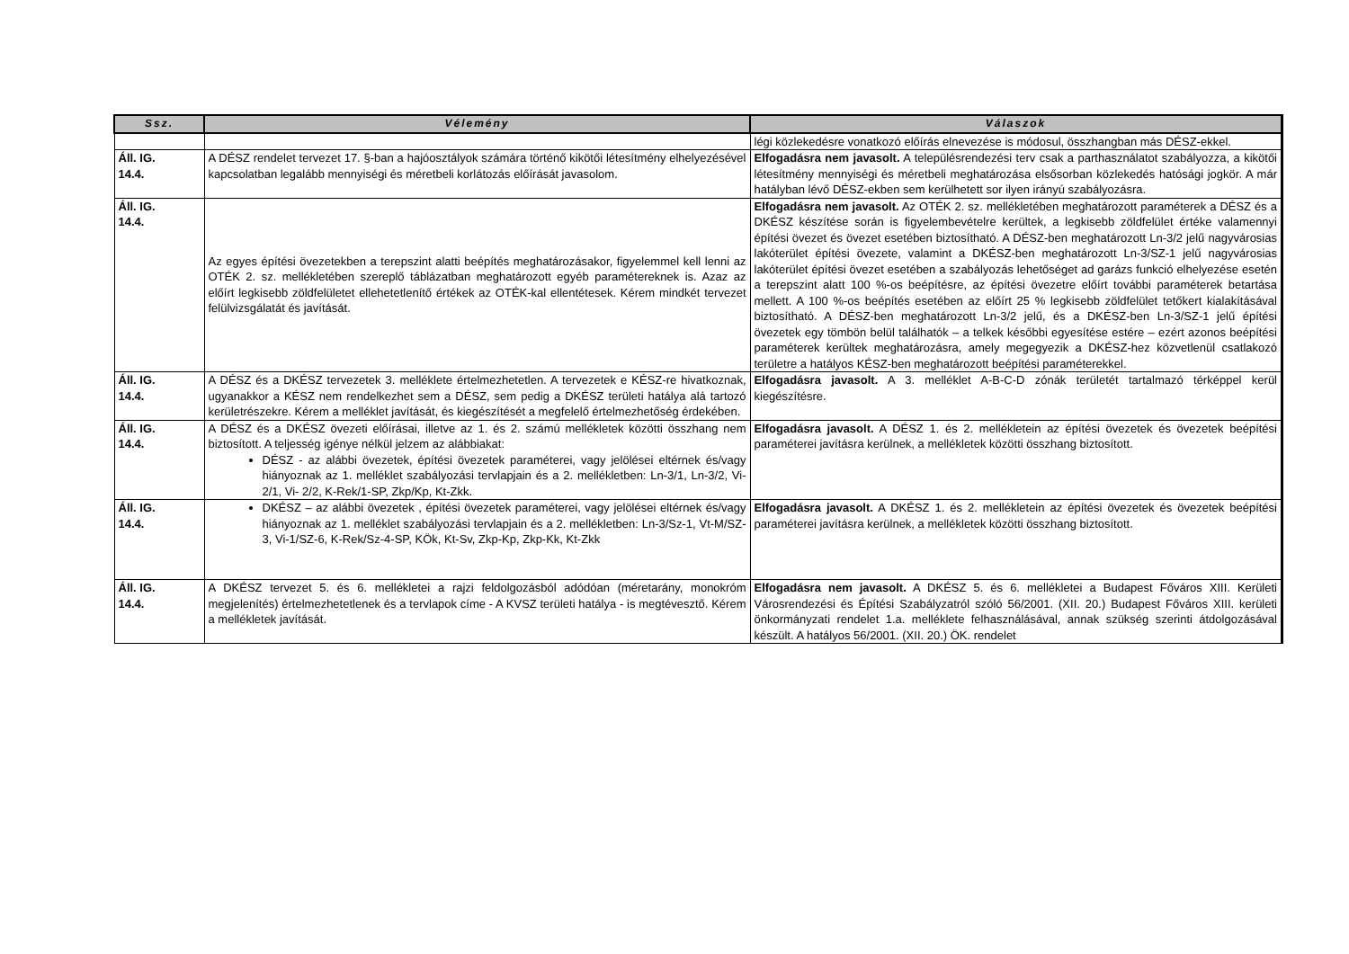| Ssz. | Vélemény | Válaszok |
| --- | --- | --- |
| | | légi közlekedésre vonatkozó előírás elnevezése is módosul, összhangban más DÉSZ-ekkel. |
| Áll. IG. 14.4. | A DÉSZ rendelet tervezet 17. §-ban a hajóosztályok számára történő kikötői létesítmény elhelyezésével kapcsolatban legalább mennyiségi és méretbeli korlátozás előírását javasolom. | Elfogadásra nem javasolt. A településrendezési terv csak a parthasználatot szabályozza, a kikötői létesítmény mennyiségi és méretbeli meghatározása elsősorban közlekedés hatósági jogkör. A már hatályban lévő DÉSZ-ekben sem kerülhetett sor ilyen irányú szabályozásra. |
| Áll. IG. 14.4. | Az egyes építési övezetekben a terepszint alatti beépítés meghatározásakor, figyelemmel kell lenni az OTÉK 2. sz. mellékletében szereplő táblázatban meghatározott egyéb paramétereknek is. Azaz az előírt legkisebb zöldfelületet ellehetetlenítő értékek az OTÉK-kal ellentétesek. Kérem mindkét tervezet felülvizsgálatát és javítását. | Elfogadásra nem javasolt. Az OTÉK 2. sz. mellékletében meghatározott paraméterek a DÉSZ és a DKÉSZ készítése során is figyelembevételre kerültek, a legkisebb zöldfelület értéke valamennyi építési övezet és övezet esetében biztosítható. A DÉSZ-ben meghatározott Ln-3/2 jelű nagyvárosias lakóterület építési övezete, valamint a DKÉSZ-ben meghatározott Ln-3/SZ-1 jelű nagyvárosias lakóterület építési övezet esetében a szabályozás lehetőséget ad garázs funkció elhelyezése esetén a terepszint alatt 100 %-os beépítésre, az építési övezetre előírt további paraméterek betartása mellett. A 100 %-os beépítés esetében az előírt 25 % legkisebb zöldfelület tetőkert kialakításával biztosítható. A DÉSZ-ben meghatározott Ln-3/2 jelű, és a DKÉSZ-ben Ln-3/SZ-1 jelű építési övezetek egy tömbön belül találhatók – a telkek későbbi egyesítése estére – ezért azonos beépítési paraméterek kerültek meghatározásra, amely megegyezik a DKÉSZ-hez közvetlenül csatlakozó területre a hatályos KÉSZ-ben meghatározott beépítési paraméterekkel. |
| Áll. IG. 14.4. | A DÉSZ és a DKÉSZ tervezetek 3. melléklete értelmezhetetlen. A tervezetek e KÉSZ-re hivatkoznak, ugyanakkor a KÉSZ nem rendelkezhet sem a DÉSZ, sem pedig a DKÉSZ területi hatálya alá tartozó kerületrészekre. Kérem a melléklet javítását, és kiegészítését a megfelelő értelmezhetőség érdekében. | Elfogadásra javasolt. A 3. melléklet A-B-C-D zónák területét tartalmazó térképpel kerül kiegészítésre. |
| Áll. IG. 14.4. | A DÉSZ és a DKÉSZ övezeti előírásai, illetve az 1. és 2. számú mellékletek közötti összhang nem biztosított. A teljesség igénye nélkül jelzem az alábbiakat: DÉSZ - az alábbi övezetek, építési övezetek paraméterei, vagy jelölései eltérnek és/vagy hiányoznak az 1. melléklet szabályozási tervlapjain és a 2. mellékletben: Ln-3/1, Ln-3/2, Vi-2/1, Vi- 2/2, K-Rek/1-SP, Zkp/Kp, Kt-Zkk. | Elfogadásra javasolt. A DÉSZ 1. és 2. mellékletein az építési övezetek és övezetek beépítési paraméterei javításra kerülnek, a mellékletek közötti összhang biztosított. |
| Áll. IG. 14.4. | DKÉSZ – az alábbi övezetek , építési övezetek paraméterei, vagy jelölései eltérnek és/vagy hiányoznak az 1. melléklet szabályozási tervlapjain és a 2. mellékletben: Ln-3/Sz-1, Vt-M/SZ-3, Vi-1/SZ-6, K-Rek/Sz-4-SP, KÖk, Kt-Sv, Zkp-Kp, Zkp-Kk, Kt-Zkk | Elfogadásra javasolt. A DKÉSZ 1. és 2. mellékletein az építési övezetek és övezetek beépítési paraméterei javításra kerülnek, a mellékletek közötti összhang biztosított. |
| Áll. IG. 14.4. | A DKÉSZ tervezet 5. és 6. mellékletei a rajzi feldolgozásból adódóan (méretarány, monokróm megjelenítés) értelmezhetetlenek és a tervlapok címe - A KVSZ területi hatálya - is megtévesztő. Kérem a mellékletek javítását. | Elfogadásra nem javasolt. A DKÉSZ 5. és 6. mellékletei a Budapest Főváros XIII. Kerületi Városrendezési és Építési Szabályzatról szóló 56/2001. (XII. 20.) Budapest Főváros XIII. kerületi önkormányzati rendelet 1.a. melléklete felhasználásával, annak szükség szerinti átdolgozásával készült. A hatályos 56/2001. (XII. 20.) ÖK. rendelet |